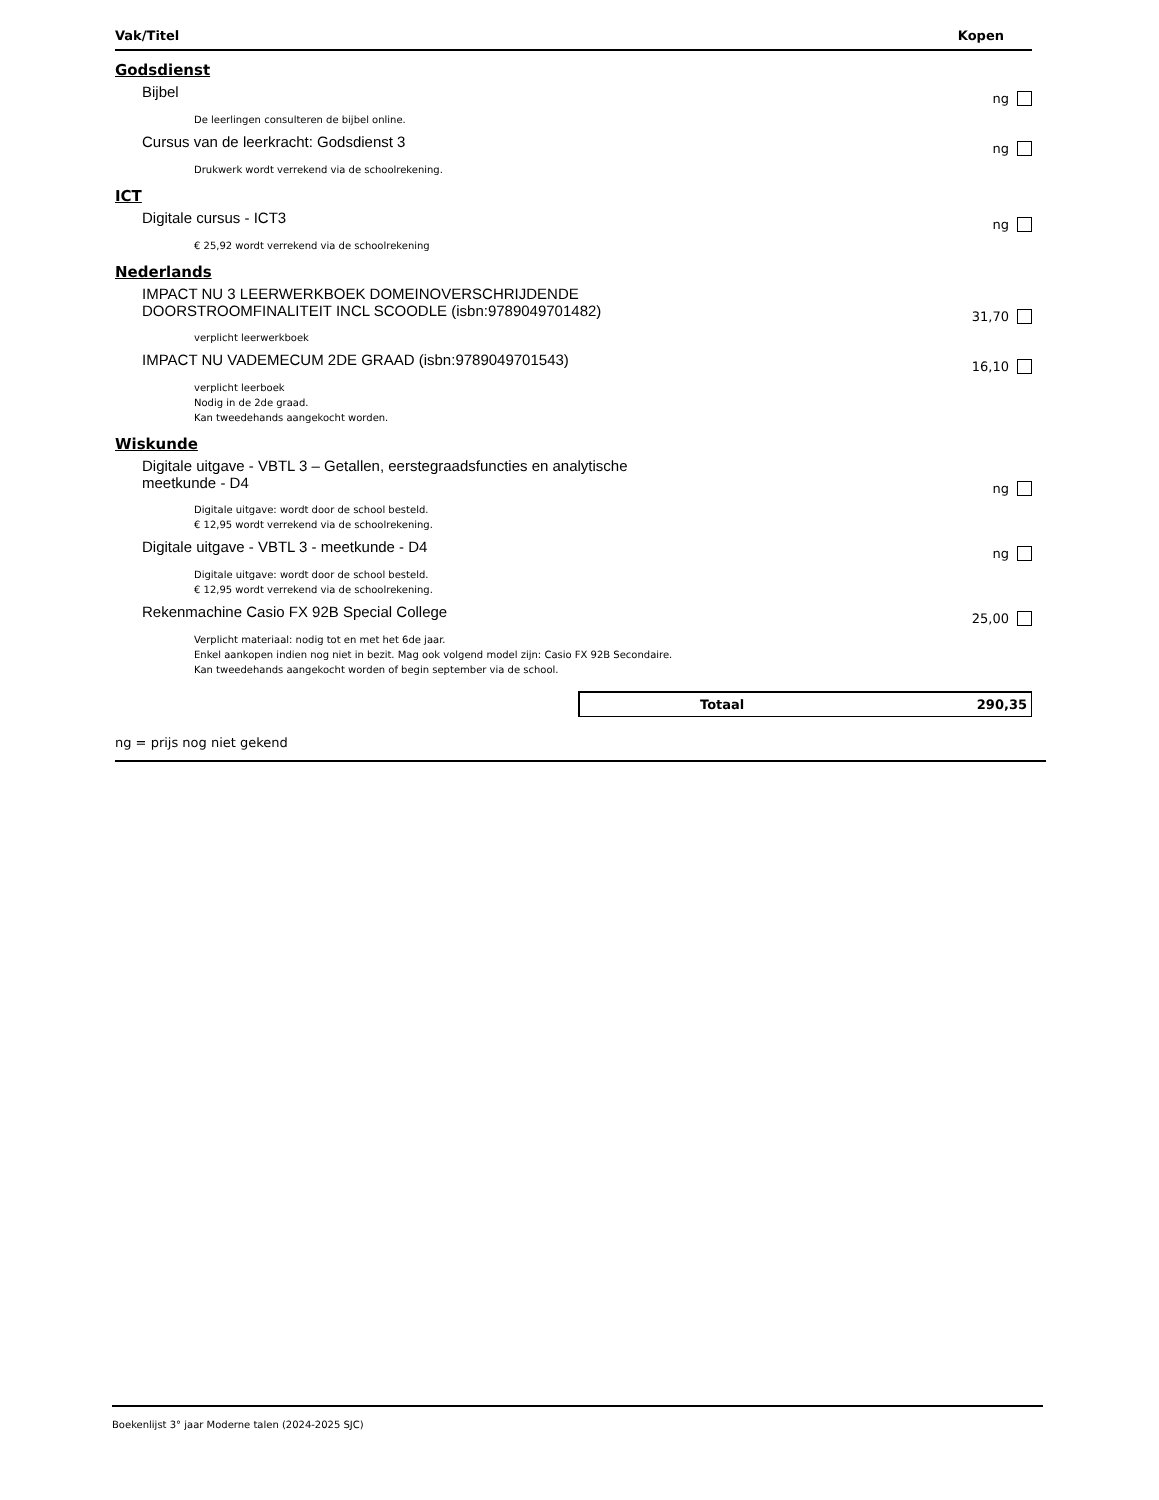Vak/Titel Kopen
Godsdienst
Bijbel
ng
De leerlingen consulteren de bijbel online.
Cursus van de leerkracht: Godsdienst 3
ng
Drukwerk wordt verrekend via de schoolrekening.
ICT
Digitale cursus - ICT3
ng
€ 25,92 wordt verrekend via de schoolrekening
Nederlands
IMPACT NU 3 LEERWERKBOEK DOMEINOVERSCHRIJDENDE DOORSTROOMFINALITEIT INCL SCOODLE (isbn:9789049701482)
31,70
verplicht leerwerkboek
IMPACT NU VADEMECUM 2DE GRAAD (isbn:9789049701543)
16,10
verplicht leerboek
Nodig in de 2de graad.
Kan tweedehands aangekocht worden.
Wiskunde
Digitale uitgave - VBTL 3 – Getallen, eerstegraadsfuncties en analytische meetkunde - D4
ng
Digitale uitgave: wordt door de school besteld.
€ 12,95 wordt verrekend via de schoolrekening.
Digitale uitgave - VBTL 3 - meetkunde - D4
ng
Digitale uitgave: wordt door de school besteld.
€ 12,95 wordt verrekend via de schoolrekening.
Rekenmachine Casio FX 92B Special College
25,00
Verplicht materiaal: nodig tot en met het 6de jaar.
Enkel aankopen indien nog niet in bezit. Mag ook volgend model zijn: Casio FX 92B Secondaire.
Kan tweedehands aangekocht worden of begin september via de school.
Totaal 290,35
ng = prijs nog niet gekend
Boekenlijst 3° jaar Moderne talen (2024-2025 SJC)